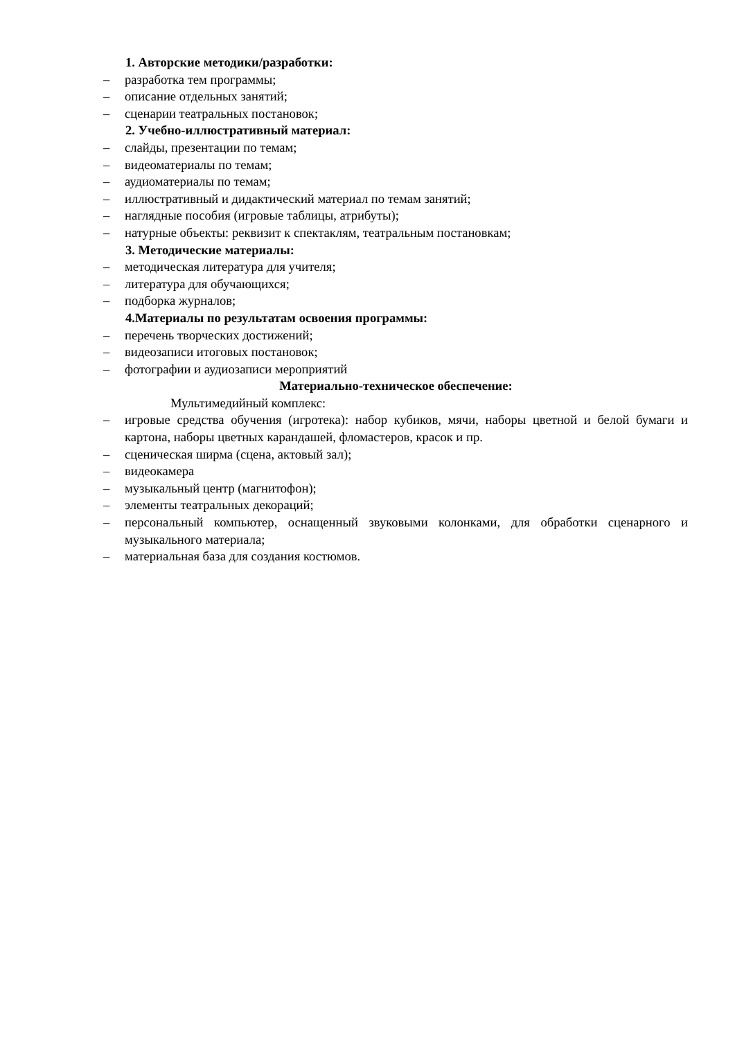1. Авторские методики/разработки:
– разработка тем программы;
– описание отдельных занятий;
– сценарии театральных постановок;
2. Учебно-иллюстративный материал:
– слайды, презентации по темам;
– видеоматериалы по темам;
– аудиоматериалы по темам;
– иллюстративный и дидактический материал по темам занятий;
– наглядные пособия (игровые таблицы, атрибуты);
– натурные объекты: реквизит к спектаклям, театральным постановкам;
3. Методические материалы:
– методическая литература для учителя;
– литература для обучающихся;
– подборка журналов;
4.Материалы по результатам освоения программы:
– перечень творческих достижений;
– видеозаписи итоговых постановок;
– фотографии и аудиозаписи мероприятий
Материально-техническое обеспечение:
Мультимедийный комплекс:
– игровые средства обучения (игротека): набор кубиков, мячи, наборы цветной и белой бумаги и картона, наборы цветных карандашей, фломастеров, красок и пр.
– сценическая ширма (сцена, актовый зал);
– видеокамера
– музыкальный центр (магнитофон);
– элементы театральных декораций;
– персональный компьютер, оснащенный звуковыми колонками, для обработки сценарного и музыкального материала;
– материальная база для создания костюмов.